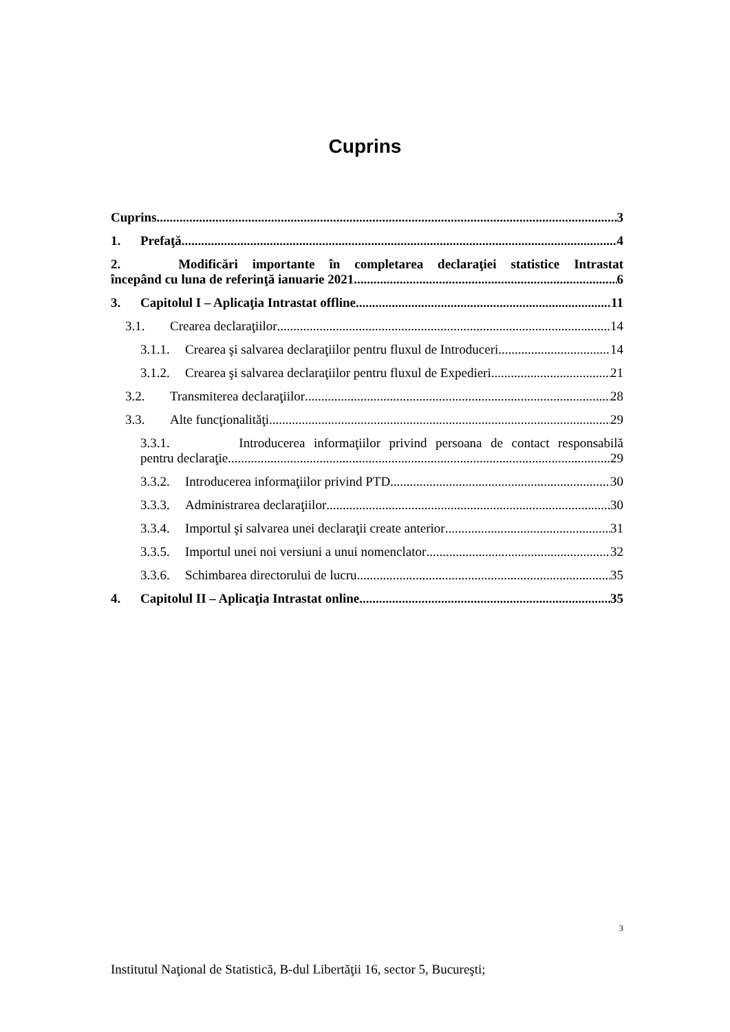Cuprins
Cuprins 3
1. Prefaţă 4
2. Modificări importante în completarea declaraţiei statistice Intrastat
începând cu luna de referinţă ianuarie 2021 6
3. Capitolul I – Aplicaţia Intrastat offline 11
3.1. Crearea declaraţiilor 14
3.1.1. Crearea şi salvarea declaraţiilor pentru fluxul de Introduceri 14
3.1.2. Crearea şi salvarea declaraţiilor pentru fluxul de Expedieri 21
3.2. Transmiterea declaraţiilor 28
3.3. Alte funcţionalităţi 29
3.3.1. Introducerea informaţiilor privind persoana de contact responsabilă
pentru declaraţie 29
3.3.2. Introducerea informaţiilor privind PTD 30
3.3.3. Administrarea declaraţiilor 30
3.3.4. Importul şi salvarea unei declaraţii create anterior 31
3.3.5. Importul unei noi versiuni a unui nomenclator 32
3.3.6. Schimbarea directorului de lucru 35
4. Capitolul II – Aplicaţia Intrastat online 35
3
Institutul Naţional de Statistică, B-dul Libertăţii 16, sector 5, Bucureşti;